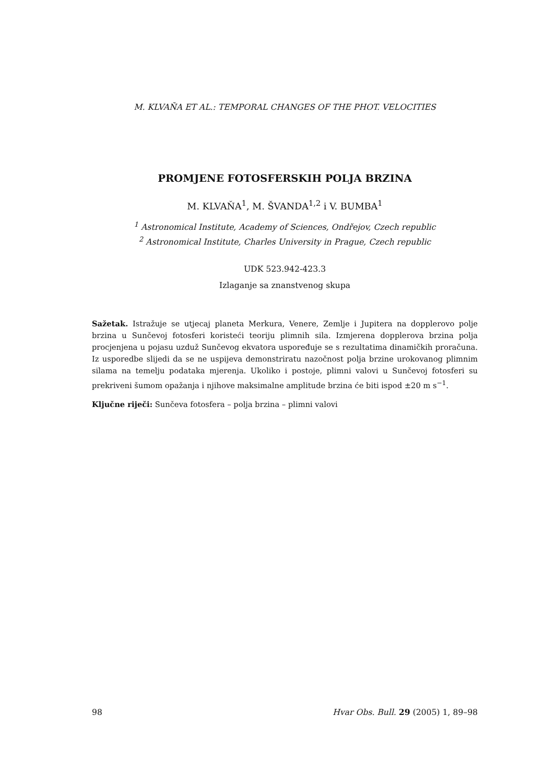M. KLVAŇA ET AL.: TEMPORAL CHANGES OF THE PHOT. VELOCITIES
PROMJENE FOTOSFERSKIH POLJA BRZINA
M. KLVAŇA<sup>1</sup>, M. ŠVANDA<sup>1,2</sup> i V. BUMBA<sup>1</sup>
<sup>1</sup> Astronomical Institute, Academy of Sciences, Ondřejov, Czech republic
<sup>2</sup> Astronomical Institute, Charles University in Prague, Czech republic
UDK 523.942-423.3
Izlaganje sa znanstvenog skupa
Sažetak. Istražuje se utjecaj planeta Merkura, Venere, Zemlje i Jupitera na dopplerovo polje brzina u Sunčevoj fotosferi koristeći teoriju plimnih sila. Izmjerena dopplerova brzina polja procjenjena u pojasu uzduž Sunčevog ekvatora uspoređuje se s rezultatima dinamičkih proračuna. Iz usporedbe slijedi da se ne uspijeva demonstriratu nazočnost polja brzine urokovanog plimnim silama na temelju podataka mjerenja. Ukoliko i postoje, plimni valovi u Sunčevoj fotosferi su prekriveni šumom opažanja i njihove maksimalne amplitude brzina će biti ispod ±20 m s<sup>−1</sup>.
Ključne riječi: Sunčeva fotosfera – polja brzina – plimni valovi
98 Hvar Obs. Bull. 29 (2005) 1, 89–98